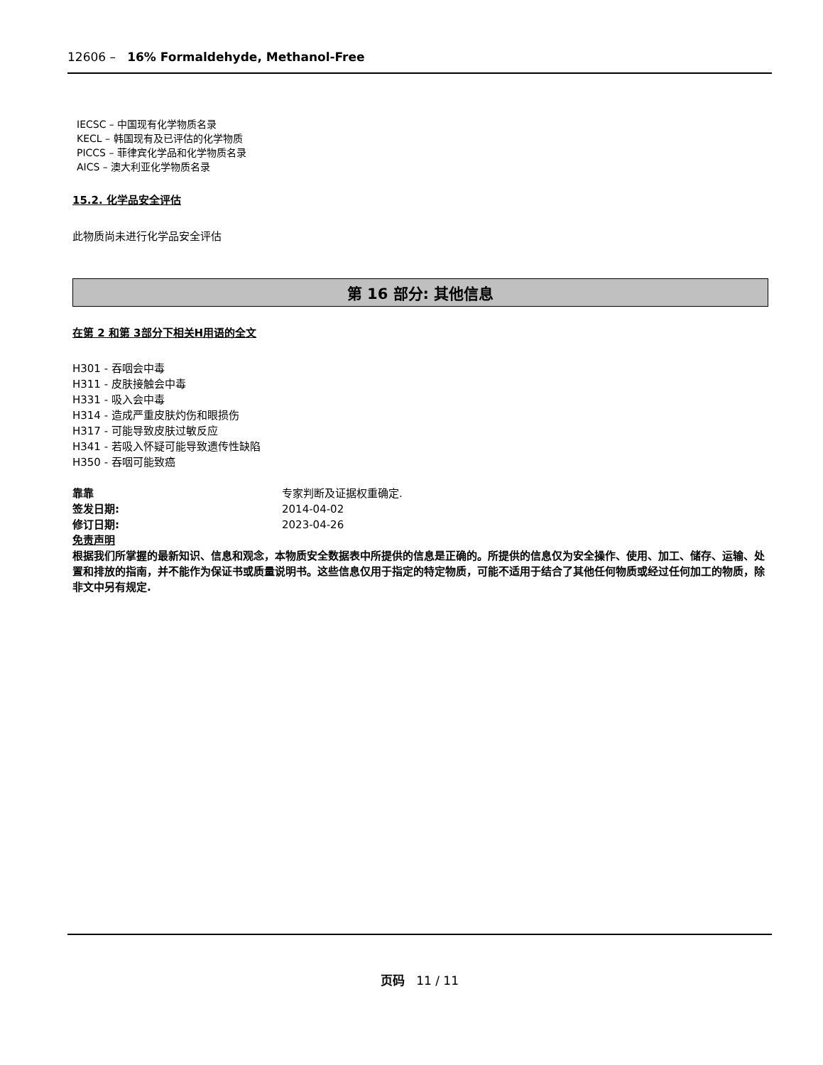12606 – 16% Formaldehyde, Methanol-Free
IECSC – 中国现有化学物质名录
KECL – 韩国现有及已评估的化学物质
PICCS – 菲律宾化学品和化学物质名录
AICS – 澳大利亚化学物质名录
15.2. 化学品安全评估
此物质尚未进行化学品安全评估
第 16 部分: 其他信息
在第 2 和第 3部分下相关H用语的全文
H301 - 吞咽会中毒
H311 - 皮肤接触会中毒
H331 - 吸入会中毒
H314 - 造成严重皮肤灼伤和眼损伤
H317 - 可能导致皮肤过敏反应
H341 - 若吸入怀疑可能导致遗传性缺陷
H350 - 吞咽可能致癌
靠靠 专家判断及证据权重确定.
签发日期: 2014-04-02
修订日期: 2023-04-26
免责声明
根据我们所掌握的最新知识、信息和观念，本物质安全数据表中所提供的信息是正确的。所提供的信息仅为安全操作、使用、加工、储存、运输、处置和排放的指南，并不能作为保证书或质量说明书。这些信息仅用于指定的特定物质，可能不适用于结合了其他任何物质或经过任何加工的物质，除非文中另有规定.
页码 11 / 11